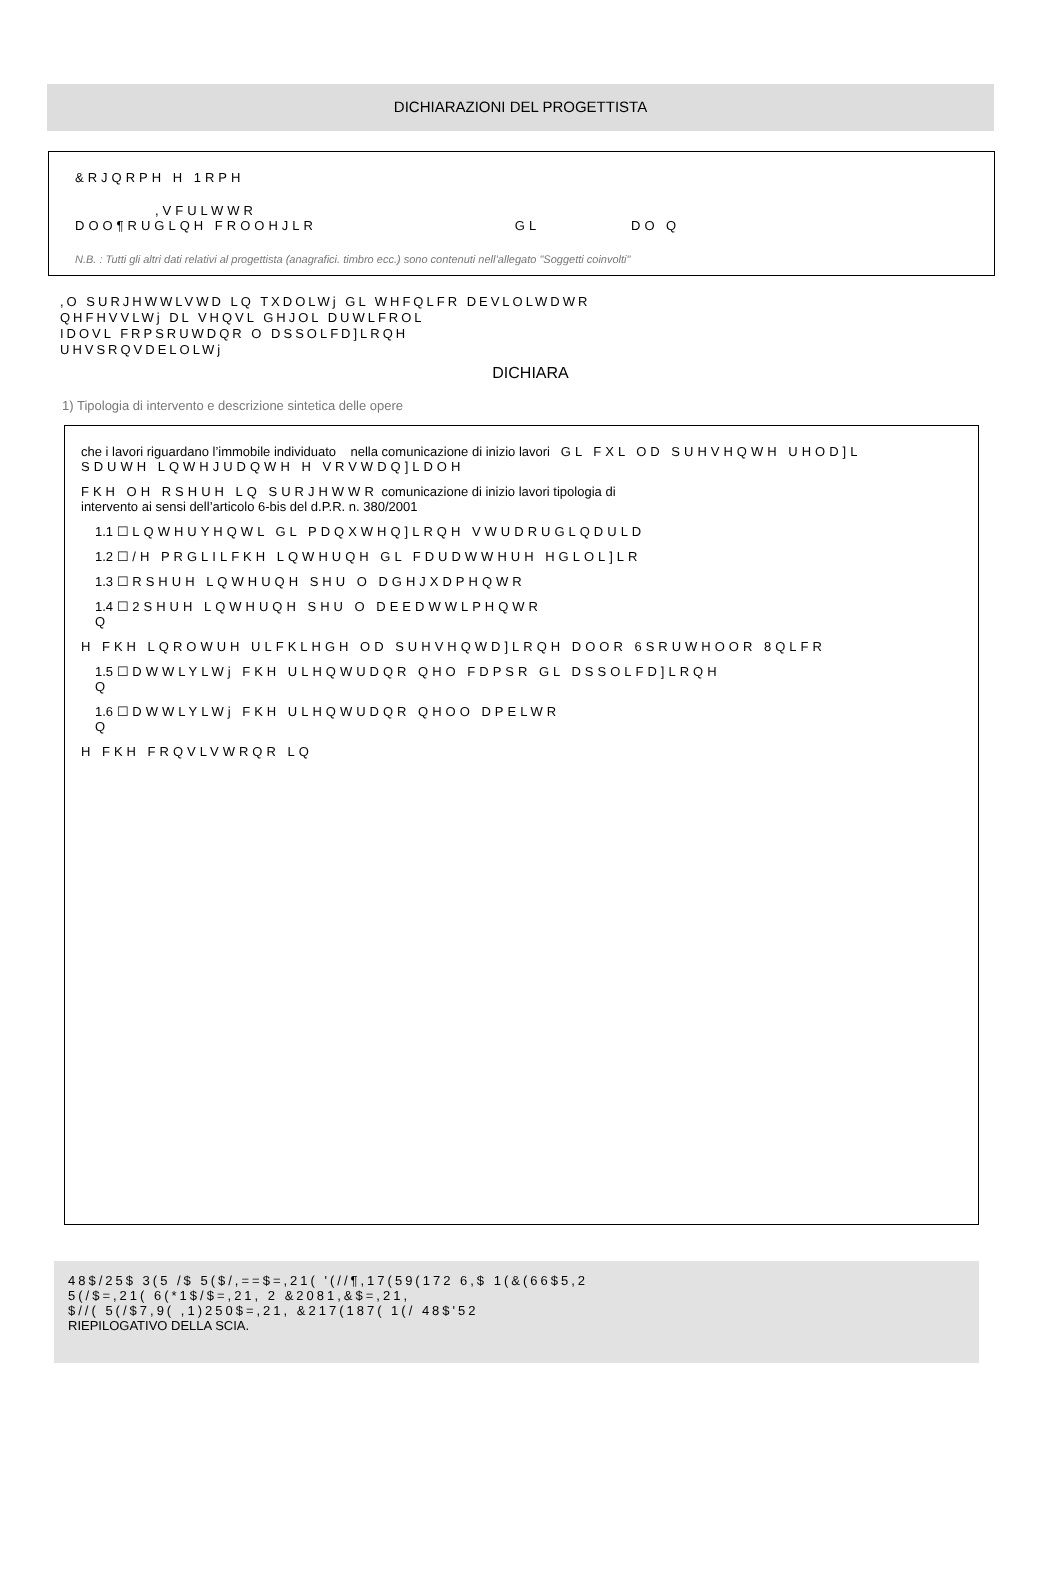DICHIARAZIONI DEL PROGETTISTA
&RJQRPH H 1RPH
,VFULWWR
DOO¶RUGLQH FROOHJLR GL DO Q
N.B. : Tutti gli altri dati relativi al progettista (anagrafici. timbro ecc.) sono contenuti nell’allegato "Soggetti coinvolti"
,O SURJHWWLVWD LQ TXDOLWj GL WHFQLFR DEVLOLWDWR
QHFHVVLWj DL VHQVL GHJOL DUWLFROL
IDOVL FRPSRUWDQR O DSSOLFD]LRQH
UHVSRQVDELOLWj
DICHIARA
1) Tipologia di intervento e descrizione sintetica delle opere
che i lavori riguardano l’immobile individuato nella comunicazione di inizio lavori GL FXL OD SUHVHQWH UHOD]L
SDUWH LQWHJUDQWH H VRVWDQ]LDOH
FKH OH RSHUH LQ SURJHWWR comunicazione di inizio lavori tipologia di
intervento ai sensi dell’articolo 6-bis del d.P.R. n. 380/2001
1.1 ☐ LQWHUYHQWL GL PDQXWHQ]LRQH VWUDRUGLQDULD
1.2 ☐ /H PRGLILFKH LQWHUQH GL FDUDWWHUH HGLOL]LR
1.3 ☐ RSHUH LQWHUQH SHU O DGHJXDPHQWR
1.4 ☐ 2SHUH LQWHUQH SHU O DEEDWWLPHQWR
Q
H FKH LQROWUH ULFKLHGH OD SUHVHQWD]LRQH DOOR 6SRUWHOOR 8QLFR
1.5 ☐ DWWLYLWj FKH ULHQWUDQR QHO FDPSR GL DSSOLFD]LRQH
Q
1.6 ☐ DWWLYLWj FKH ULHQWUDQR QHOO DPELWR
Q
H FKH FRQVLVWRQR LQ
48$/25$ 3(5 /$ 5($/,==$=,21( '(//¶,17(59(172 6,$ 1(&(66$5,2
5(/$=,21( 6(*1$/$=,21, 2 &2081,&$=,21,
$//( 5(/$7,9( ,1)250$=,21, &217(187( 1(/ 48$'52
RIEPILOGATIVO DELLA SCIA.